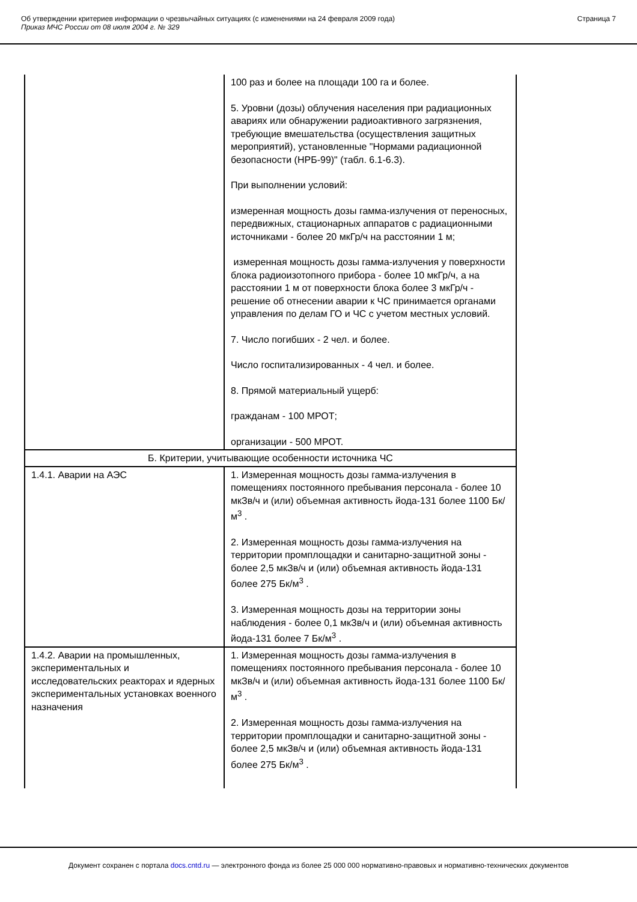Об утверждении критериев информации о чрезвычайных ситуациях (с изменениями на 24 февраля 2009 года)
Приказ МЧС России от 08 июля 2004 г. № 329
Страница 7
| | 100 раз и более на площади 100 га и более. 5. Уровни (дозы) облучения населения при радиационных авариях или обнаружении радиоактивного загрязнения, требующие вмешательства (осуществления защитных мероприятий), установленные "Нормами радиационной безопасности (НРБ-99)" (табл. 6.1-6.3). При выполнении условий: измеренная мощность дозы гамма-излучения от переносных, передвижных, стационарных аппаратов с радиационными источниками - более 20 мкГр/ч на расстоянии 1 м; измеренная мощность дозы гамма-излучения у поверхности блока радиоизотопного прибора - более 10 мкГр/ч, а на расстоянии 1 м от поверхности блока более 3 мкГр/ч - решение об отнесении аварии к ЧС принимается органами управления по делам ГО и ЧС с учетом местных условий. 7. Число погибших - 2 чел. и более. Число госпитализированных - 4 чел. и более. 8. Прямой материальный ущерб: гражданам - 100 МРОТ; организации - 500 МРОТ. |
| Б. Критерии, учитывающие особенности источника ЧС | |
| 1.4.1. Аварии на АЭС | 1. Измеренная мощность дозы гамма-излучения в помещениях постоянного пребывания персонала - более 10 мкЗв/ч и (или) объемная активность йода-131 более 1100 Бк/м<sup>3</sup> . 2. Измеренная мощность дозы гамма-излучения на территории промплощадки и санитарно-защитной зоны - более 2,5 мкЗв/ч и (или) объемная активность йода-131 более 275 Бк/м<sup>3</sup> . 3. Измеренная мощность дозы на территории зоны наблюдения - более 0,1 мкЗв/ч и (или) объемная активность йода-131 более 7 Бк/м<sup>3</sup> . |
| 1.4.2. Аварии на промышленных, экспериментальных и исследовательских реакторах и ядерных экспериментальных установках военного назначения | 1. Измеренная мощность дозы гамма-излучения в помещениях постоянного пребывания персонала - более 10 мкЗв/ч и (или) объемная активность йода-131 более 1100 Бк/м<sup>3</sup> . 2. Измеренная мощность дозы гамма-излучения на территории промплощадки и санитарно-защитной зоны - более 2,5 мкЗв/ч и (или) объемная активность йода-131 более 275 Бк/м<sup>3</sup> . |
Документ сохранен с портала docs.cntd.ru — электронного фонда из более 25 000 000 нормативно-правовых и нормативно-технических документов